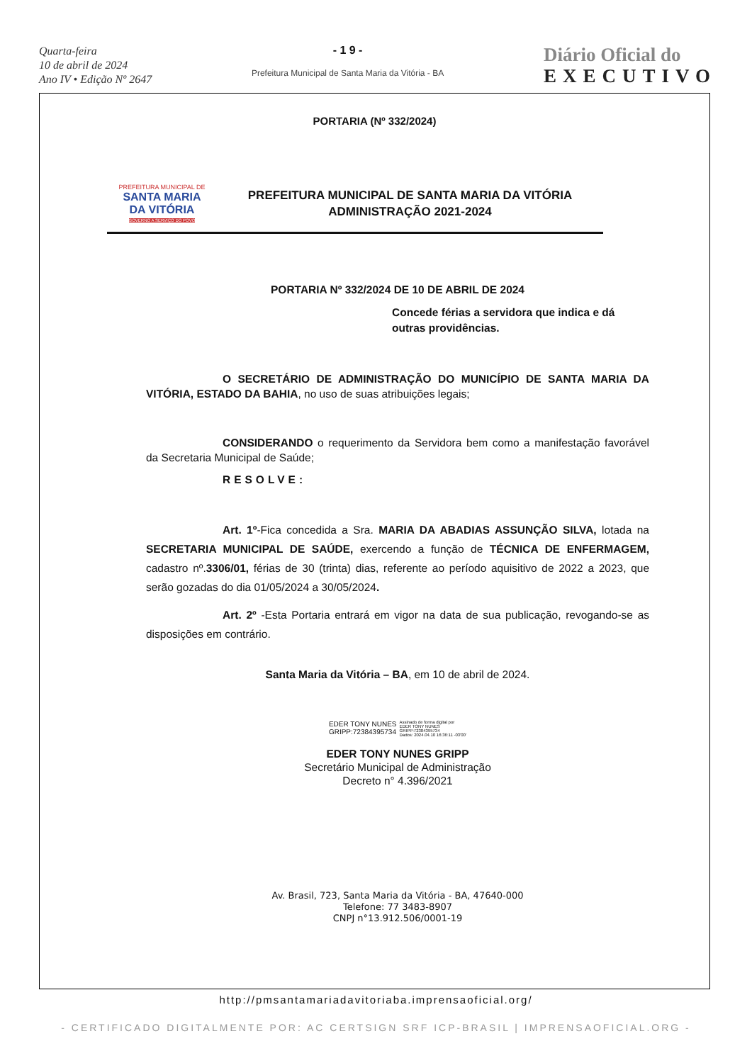Quarta-feira
10 de abril de 2024
Ano IV • Edição Nº 2647
- 1 9 -
Prefeitura Municipal de Santa Maria da Vitória - BA
Diário Oficial do
EXECUTIVO
PORTARIA (Nº 332/2024)
PREFEITURA MUNICIPAL DE
SANTA MARIA
DA VITÓRIA
GOVERNO A SERVIÇO DO POVO
PREFEITURA MUNICIPAL DE SANTA MARIA DA VITÓRIA
ADMINISTRAÇÃO 2021-2024
PORTARIA Nº 332/2024 DE 10 DE ABRIL DE 2024
Concede férias a servidora que indica e dá outras providências.
O SECRETÁRIO DE ADMINISTRAÇÃO DO MUNICÍPIO DE SANTA MARIA DA VITÓRIA, ESTADO DA BAHIA, no uso de suas atribuições legais;
CONSIDERANDO o requerimento da Servidora bem como a manifestação favorável da Secretaria Municipal de Saúde;
RESOLVE:
Art. 1º-Fica concedida a Sra. MARIA DA ABADIAS ASSUNÇÃO SILVA, lotada na SECRETARIA MUNICIPAL DE SAÚDE, exercendo a função de TÉCNICA DE ENFERMAGEM, cadastro nº.3306/01, férias de 30 (trinta) dias, referente ao período aquisitivo de 2022 a 2023, que serão gozadas do dia 01/05/2024 a 30/05/2024.
Art. 2º -Esta Portaria entrará em vigor na data de sua publicação, revogando-se as disposições em contrário.
Santa Maria da Vitória – BA, em 10 de abril de 2024.
EDER TONY NUNES
GRIPP:72384395734
Assinado de forma digital por
EDER TONY NUNES
GRIPP:72384395734
Dados: 2024.04.10 16:36:11 -03'00'
EDER TONY NUNES GRIPP
Secretário Municipal de Administração
Decreto n° 4.396/2021
Av. Brasil, 723, Santa Maria da Vitória - BA, 47640-000
Telefone: 77 3483-8907
CNPJ n°13.912.506/0001-19
http://pmsantamariadavitoriaba.imprensaoficial.org/
- CERTIFICADO DIGITALMENTE POR: AC CERTSIGN SRF ICP-BRASIL | IMPRENSAOFICIAL.ORG -